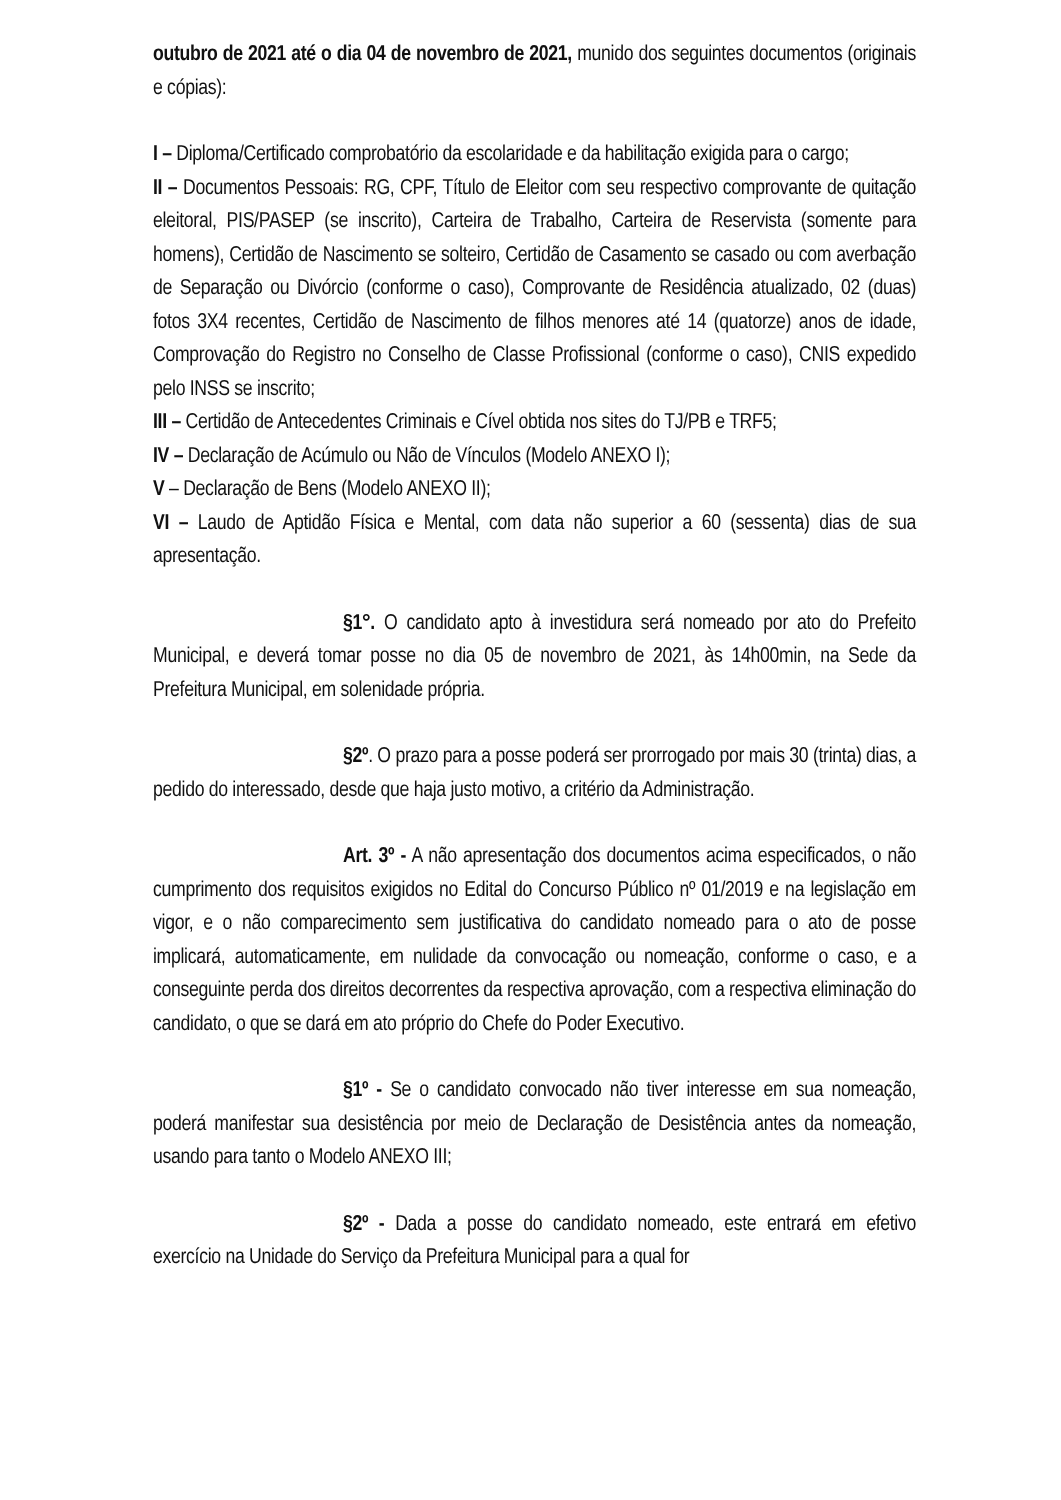outubro de 2021 até o dia 04 de novembro de 2021, munido dos seguintes documentos (originais e cópias):
I – Diploma/Certificado comprobatório da escolaridade e da habilitação exigida para o cargo;
II – Documentos Pessoais: RG, CPF, Título de Eleitor com seu respectivo comprovante de quitação eleitoral, PIS/PASEP (se inscrito), Carteira de Trabalho, Carteira de Reservista (somente para homens), Certidão de Nascimento se solteiro, Certidão de Casamento se casado ou com averbação de Separação ou Divórcio (conforme o caso), Comprovante de Residência atualizado, 02 (duas) fotos 3X4 recentes, Certidão de Nascimento de filhos menores até 14 (quatorze) anos de idade, Comprovação do Registro no Conselho de Classe Profissional (conforme o caso), CNIS expedido pelo INSS se inscrito;
III – Certidão de Antecedentes Criminais e Cível obtida nos sites do TJ/PB e TRF5;
IV – Declaração de Acúmulo ou Não de Vínculos (Modelo ANEXO I);
V – Declaração de Bens (Modelo ANEXO II);
VI – Laudo de Aptidão Física e Mental, com data não superior a 60 (sessenta) dias de sua apresentação.
§1°. O candidato apto à investidura será nomeado por ato do Prefeito Municipal, e deverá tomar posse no dia 05 de novembro de 2021, às 14h00min, na Sede da Prefeitura Municipal, em solenidade própria.
§2º. O prazo para a posse poderá ser prorrogado por mais 30 (trinta) dias, a pedido do interessado, desde que haja justo motivo, a critério da Administração.
Art. 3º - A não apresentação dos documentos acima especificados, o não cumprimento dos requisitos exigidos no Edital do Concurso Público nº 01/2019 e na legislação em vigor, e o não comparecimento sem justificativa do candidato nomeado para o ato de posse implicará, automaticamente, em nulidade da convocação ou nomeação, conforme o caso, e a conseguinte perda dos direitos decorrentes da respectiva aprovação, com a respectiva eliminação do candidato, o que se dará em ato próprio do Chefe do Poder Executivo.
§1º - Se o candidato convocado não tiver interesse em sua nomeação, poderá manifestar sua desistência por meio de Declaração de Desistência antes da nomeação, usando para tanto o Modelo ANEXO III;
§2º - Dada a posse do candidato nomeado, este entrará em efetivo exercício na Unidade do Serviço da Prefeitura Municipal para a qual for